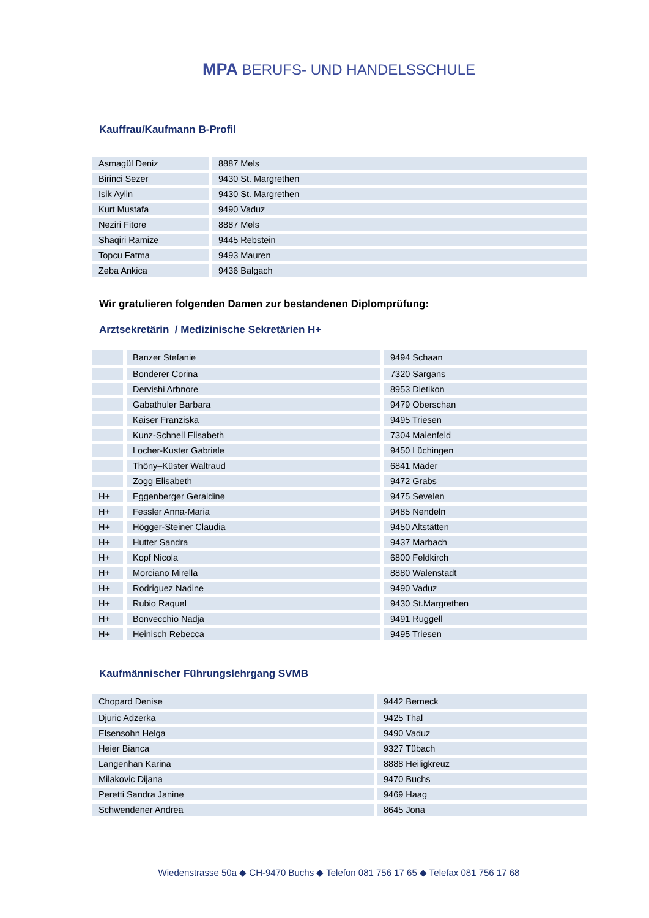MPA BERUFS- UND HANDELSSCHULE
Kauffrau/Kaufmann B-Profil
| Asmagül Deniz | 8887 Mels |
| Birinci Sezer | 9430 St. Margrethen |
| Isik Aylin | 9430 St. Margrethen |
| Kurt Mustafa | 9490 Vaduz |
| Neziri Fitore | 8887 Mels |
| Shaqiri Ramize | 9445 Rebstein |
| Topcu Fatma | 9493 Mauren |
| Zeba Ankica | 9436 Balgach |
Wir gratulieren folgenden Damen zur bestandenen Diplomprüfung:
Arztsekretärin / Medizinische Sekretärien H+
| | Banzer Stefanie | 9494 Schaan |
| | Bonderer Corina | 7320 Sargans |
| | Dervishi Arbnore | 8953 Dietikon |
| | Gabathuler Barbara | 9479 Oberschan |
| | Kaiser Franziska | 9495 Triesen |
| | Kunz-Schnell Elisabeth | 7304 Maienfeld |
| | Locher-Kuster Gabriele | 9450 Lüchingen |
| | Thöny–Küster Waltraud | 6841 Mäder |
| | Zogg Elisabeth | 9472 Grabs |
| H+ | Eggenberger Geraldine | 9475 Sevelen |
| H+ | Fessler Anna-Maria | 9485 Nendeln |
| H+ | Högger-Steiner Claudia | 9450 Altstätten |
| H+ | Hutter Sandra | 9437 Marbach |
| H+ | Kopf Nicola | 6800 Feldkirch |
| H+ | Morciano Mirella | 8880 Walenstadt |
| H+ | Rodriguez Nadine | 9490 Vaduz |
| H+ | Rubio Raquel | 9430 St.Margrethen |
| H+ | Bonvecchio Nadja | 9491 Ruggell |
| H+ | Heinisch Rebecca | 9495 Triesen |
Kaufmännischer Führungslehrgang SVMB
| Chopard Denise | 9442 Berneck |
| Djuric Adzerka | 9425 Thal |
| Elsensohn Helga | 9490 Vaduz |
| Heier Bianca | 9327 Tübach |
| Langenhan Karina | 8888 Heiligkreuz |
| Milakovic Dijana | 9470 Buchs |
| Peretti Sandra Janine | 9469 Haag |
| Schwendener Andrea | 8645 Jona |
Wiedenstrasse 50a ◆ CH-9470 Buchs ◆ Telefon 081 756 17 65 ◆ Telefax 081 756 17 68